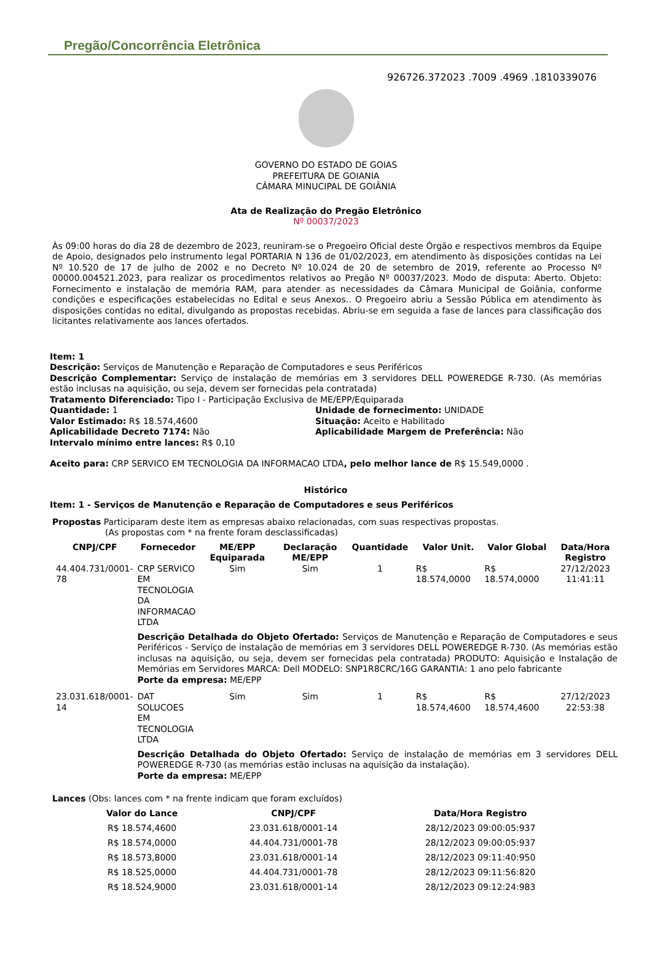Pregão/Concorrência Eletrônica
926726.372023 .7009 .4969 .1810339076
GOVERNO DO ESTADO DE GOIAS
PREFEITURA DE GOIANIA
CÂMARA MINUCIPAL DE GOIÂNIA
Ata de Realização do Pregão Eletrônico
Nº 00037/2023
Às 09:00 horas do dia 28 de dezembro de 2023, reuniram-se o Pregoeiro Oficial deste Órgão e respectivos membros da Equipe de Apoio, designados pelo instrumento legal PORTARIA N 136 de 01/02/2023, em atendimento às disposições contidas na Lei Nº 10.520 de 17 de julho de 2002 e no Decreto Nº 10.024 de 20 de setembro de 2019, referente ao Processo Nº 00000.004521.2023, para realizar os procedimentos relativos ao Pregão Nº 00037/2023. Modo de disputa: Aberto. Objeto: Fornecimento e instalação de memória RAM, para atender as necessidades da Câmara Municipal de Goiânia, conforme condições e especificações estabelecidas no Edital e seus Anexos.. O Pregoeiro abriu a Sessão Pública em atendimento às disposições contidas no edital, divulgando as propostas recebidas. Abriu-se em seguida a fase de lances para classificação dos licitantes relativamente aos lances ofertados.
Item: 1
Descrição: Serviços de Manutenção e Reparação de Computadores e seus Periféricos
Descrição Complementar: Serviço de instalação de memórias em 3 servidores DELL POWEREDGE R-730. (As memórias estão inclusas na aquisição, ou seja, devem ser fornecidas pela contratada)
Tratamento Diferenciado: Tipo I - Participação Exclusiva de ME/EPP/Equiparada
Quantidade: 1 Unidade de fornecimento: UNIDADE
Valor Estimado: R$ 18.574,4600 Situação: Aceito e Habilitado
Aplicabilidade Decreto 7174: Não Aplicabilidade Margem de Preferência: Não
Intervalo mínimo entre lances: R$ 0,10
Aceito para: CRP SERVICO EM TECNOLOGIA DA INFORMACAO LTDA, pelo melhor lance de R$ 15.549,0000 .
Histórico
Item: 1 - Serviços de Manutenção e Reparação de Computadores e seus Periféricos
Propostas Participaram deste item as empresas abaixo relacionadas, com suas respectivas propostas.
(As propostas com * na frente foram desclassificadas)
| CNPJ/CPF | Fornecedor | ME/EPP Equiparada | Declaração ME/EPP | Quantidade | Valor Unit. | Valor Global | Data/Hora Registro |
| --- | --- | --- | --- | --- | --- | --- | --- |
| 44.404.731/0001-78 | CRP SERVICO EM TECNOLOGIA DA INFORMACAO LTDA | Sim | Sim | 1 | R$ 18.574,0000 | R$ 18.574,0000 | 27/12/2023 11:41:11 |
| | Descrição Detalhada do Objeto Ofertado: Serviços de Manutenção e Reparação de Computadores e seus Periféricos - Serviço de instalação de memórias em 3 servidores DELL POWEREDGE R-730. (As memórias estão inclusas na aquisição, ou seja, devem ser fornecidas pela contratada) PRODUTO: Aquisição e Instalação de Memórias em Servidores MARCA: Dell MODELO: SNP1R8CRC/16G GARANTIA: 1 ano pelo fabricante Porte da empresa: ME/EPP | | | | | | |
| 23.031.618/0001-14 | DAT SOLUCOES EM TECNOLOGIA LTDA | Sim | Sim | 1 | R$ 18.574,4600 | R$ 18.574,4600 | 27/12/2023 22:53:38 |
| | Descrição Detalhada do Objeto Ofertado: Serviço de instalação de memórias em 3 servidores DELL POWEREDGE R-730 (as memórias estão inclusas na aquisição da instalação). Porte da empresa: ME/EPP | | | | | | |
Lances (Obs: lances com * na frente indicam que foram excluídos)
| Valor do Lance | CNPJ/CPF | Data/Hora Registro |
| --- | --- | --- |
| R$ 18.574,4600 | 23.031.618/0001-14 | 28/12/2023 09:00:05:937 |
| R$ 18.574,0000 | 44.404.731/0001-78 | 28/12/2023 09:00:05:937 |
| R$ 18.573,8000 | 23.031.618/0001-14 | 28/12/2023 09:11:40:950 |
| R$ 18.525,0000 | 44.404.731/0001-78 | 28/12/2023 09:11:56:820 |
| R$ 18.524,9000 | 23.031.618/0001-14 | 28/12/2023 09:12:24:983 |